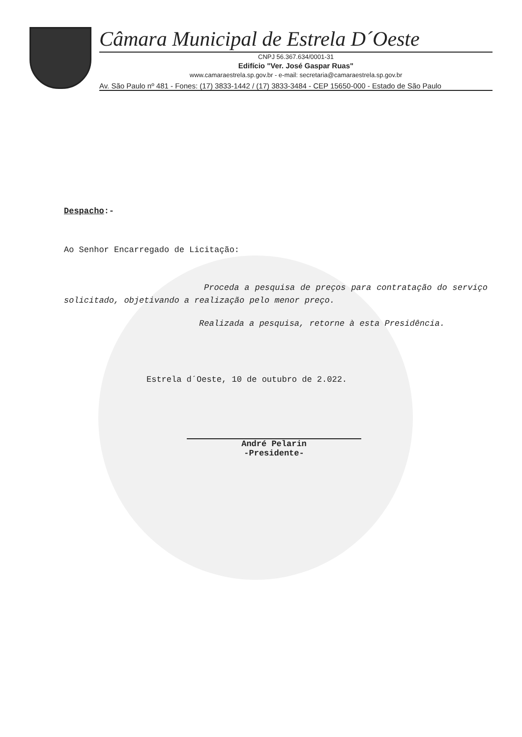Câmara Municipal de Estrela D´Oeste
CNPJ 56.367.634/0001-31
Edifício "Ver. José Gaspar Ruas"
www.camaraestrela.sp.gov.br - e-mail: secretaria@camaraestrela.sp.gov.br
Av. São Paulo nº 481 - Fones: (17) 3833-1442 / (17) 3833-3484 - CEP 15650-000 - Estado de São Paulo
Despacho:-
Ao Senhor Encarregado de Licitação:
Proceda a pesquisa de preços para contratação do serviço solicitado, objetivando a realização pelo menor preço.
Realizada a pesquisa, retorne à esta Presidência.
Estrela d´Oeste, 10 de outubro de 2.022.
André Pelarin
-Presidente-